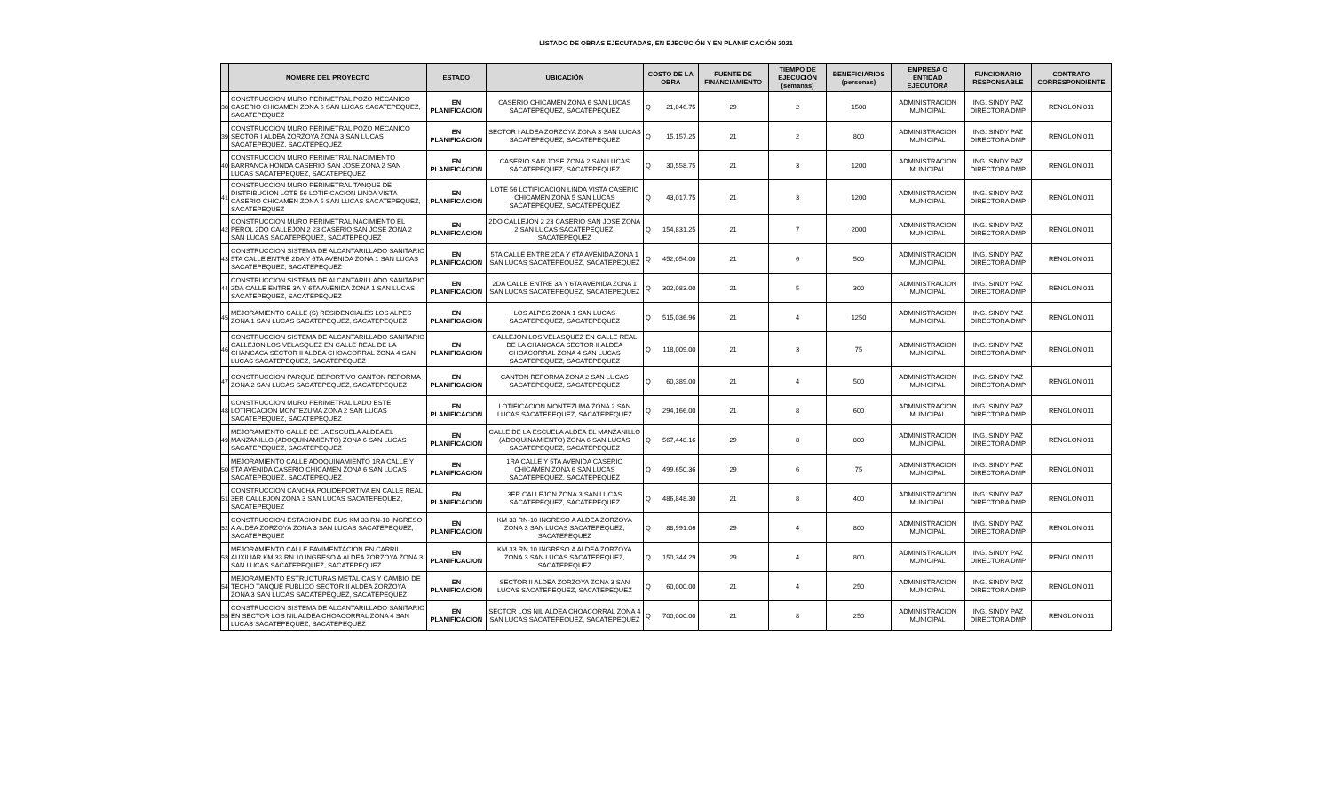LISTADO DE OBRAS EJECUTADAS, EN EJECUCIÓN Y EN PLANIFICACIÓN 2021
| | NOMBRE DEL PROYECTO | ESTADO | UBICACIÓN | COSTO DE LA OBRA | | FUENTE DE FINANCIAMIENTO | TIEMPO DE EJECUCIÓN (semanas) | BENEFICIARIOS (personas) | EMPRESA O ENTIDAD EJECUTORA | FUNCIONARIO RESPONSABLE | CONTRATO CORRESPONDIENTE |
| --- | --- | --- | --- | --- | --- | --- | --- | --- | --- | --- | --- |
| 38 | CONSTRUCCION MURO PERIMETRAL POZO MECANICO CASERIO CHICAMEN ZONA 6 SAN LUCAS SACATEPEQUEZ, SACATEPEQUEZ | EN PLANIFICACION | CASERIO CHICAMEN ZONA 6 SAN LUCAS SACATEPEQUEZ, SACATEPEQUEZ | Q | 21,046.75 | 29 | 2 | 1500 | ADMINISTRACION MUNICIPAL | ING. SINDY PAZ DIRECTORA DMP | RENGLON 011 |
| 39 | CONSTRUCCION MURO PERIMETRAL POZO MECANICO SECTOR I ALDEA ZORZOYA ZONA 3 SAN LUCAS SACATEPEQUEZ, SACATEPEQUEZ | EN PLANIFICACION | SECTOR I ALDEA ZORZOYA ZONA 3 SAN LUCAS SACATEPEQUEZ, SACATEPEQUEZ | Q | 15,157.25 | 21 | 2 | 800 | ADMINISTRACION MUNICIPAL | ING. SINDY PAZ DIRECTORA DMP | RENGLON 011 |
| 40 | CONSTRUCCION MURO PERIMETRAL NACIMIENTO BARRANCA HONDA CASERIO SAN JOSE ZONA 2 SAN LUCAS SACATEPEQUEZ, SACATEPEQUEZ | EN PLANIFICACION | CASERIO SAN JOSE ZONA 2 SAN LUCAS SACATEPEQUEZ, SACATEPEQUEZ | Q | 30,558.75 | 21 | 3 | 1200 | ADMINISTRACION MUNICIPAL | ING. SINDY PAZ DIRECTORA DMP | RENGLON 011 |
| 41 | CONSTRUCCION MURO PERIMETRAL TANQUE DE DISTRIBUCION LOTE 56 LOTIFICACION LINDA VISTA CASERIO CHICAMEN ZONA 5 SAN LUCAS SACATEPEQUEZ, SACATEPEQUEZ | EN PLANIFICACION | LOTE 56 LOTIFICACION LINDA VISTA CASERIO CHICAMEN ZONA 5 SAN LUCAS SACATEPEQUEZ, SACATEPEQUEZ | Q | 43,017.75 | 21 | 3 | 1200 | ADMINISTRACION MUNICIPAL | ING. SINDY PAZ DIRECTORA DMP | RENGLON 011 |
| 42 | CONSTRUCCION MURO PERIMETRAL NACIMIENTO EL PEROL 2DO CALLEJON 2 23 CASERIO SAN JOSE ZONA 2 SAN LUCAS SACATEPEQUEZ, SACATEPEQUEZ | EN PLANIFICACION | 2DO CALLEJON 2 23 CASERIO SAN JOSE ZONA 2 SAN LUCAS SACATEPEQUEZ, SACATEPEQUEZ | Q | 154,831.25 | 21 | 7 | 2000 | ADMINISTRACION MUNICIPAL | ING. SINDY PAZ DIRECTORA DMP | RENGLON 011 |
| 43 | CONSTRUCCION SISTEMA DE ALCANTARILLADO SANITARIO 5TA CALLE ENTRE 2DA Y 6TA AVENIDA ZONA 1 SAN LUCAS SACATEPEQUEZ, SACATEPEQUEZ | EN PLANIFICACION | 5TA CALLE ENTRE 2DA Y 6TA AVENIDA ZONA 1 SAN LUCAS SACATEPEQUEZ, SACATEPEQUEZ | Q | 452,054.00 | 21 | 6 | 500 | ADMINISTRACION MUNICIPAL | ING. SINDY PAZ DIRECTORA DMP | RENGLON 011 |
| 44 | CONSTRUCCION SISTEMA DE ALCANTARILLADO SANITARIO 2DA CALLE ENTRE 3A Y 6TA AVENIDA ZONA 1 SAN LUCAS SACATEPEQUEZ, SACATEPEQUEZ | EN PLANIFICACION | 2DA CALLE ENTRE 3A Y 6TA AVENIDA ZONA 1 SAN LUCAS SACATEPEQUEZ, SACATEPEQUEZ | Q | 302,083.00 | 21 | 5 | 300 | ADMINISTRACION MUNICIPAL | ING. SINDY PAZ DIRECTORA DMP | RENGLON 011 |
| 45 | MEJORAMIENTO CALLE (S) RESIDENCIALES LOS ALPES ZONA 1 SAN LUCAS SACATEPEQUEZ, SACATEPEQUEZ | EN PLANIFICACION | LOS ALPES ZONA 1 SAN LUCAS SACATEPEQUEZ, SACATEPEQUEZ | Q | 515,036.96 | 21 | 4 | 1250 | ADMINISTRACION MUNICIPAL | ING. SINDY PAZ DIRECTORA DMP | RENGLON 011 |
| 46 | CONSTRUCCION SISTEMA DE ALCANTARILLADO SANITARIO CALLEJON LOS VELASQUEZ EN CALLE REAL DE LA CHANCACA SECTOR II ALDEA CHOACORRAL ZONA 4 SAN LUCAS SACATEPEQUEZ, SACATEPEQUEZ | EN PLANIFICACION | CALLEJON LOS VELASQUEZ EN CALLE REAL DE LA CHANCACA SECTOR II ALDEA CHOACORRAL ZONA 4 SAN LUCAS SACATEPEQUEZ, SACATEPEQUEZ | Q | 118,009.00 | 21 | 3 | 75 | ADMINISTRACION MUNICIPAL | ING. SINDY PAZ DIRECTORA DMP | RENGLON 011 |
| 47 | CONSTRUCCION PARQUE DEPORTIVO CANTON REFORMA ZONA 2 SAN LUCAS SACATEPEQUEZ, SACATEPEQUEZ | EN PLANIFICACION | CANTON REFORMA ZONA 2 SAN LUCAS SACATEPEQUEZ, SACATEPEQUEZ | Q | 60,389.00 | 21 | 4 | 500 | ADMINISTRACION MUNICIPAL | ING. SINDY PAZ DIRECTORA DMP | RENGLON 011 |
| 48 | CONSTRUCCION MURO PERIMETRAL LADO ESTE LOTIFICACION MONTEZUMA ZONA 2 SAN LUCAS SACATEPEQUEZ, SACATEPEQUEZ | EN PLANIFICACION | LOTIFICACION MONTEZUMA ZONA 2 SAN LUCAS SACATEPEQUEZ, SACATEPEQUEZ | Q | 294,166.00 | 21 | 8 | 600 | ADMINISTRACION MUNICIPAL | ING. SINDY PAZ DIRECTORA DMP | RENGLON 011 |
| 49 | MEJORAMIENTO CALLE DE LA ESCUELA ALDEA EL MANZANILLO (ADOQUINAMIENTO) ZONA 6 SAN LUCAS SACATEPEQUEZ, SACATEPEQUEZ | EN PLANIFICACION | CALLE DE LA ESCUELA ALDEA EL MANZANILLO (ADOQUINAMIENTO) ZONA 6 SAN LUCAS SACATEPEQUEZ, SACATEPEQUEZ | Q | 567,448.16 | 29 | 8 | 800 | ADMINISTRACION MUNICIPAL | ING. SINDY PAZ DIRECTORA DMP | RENGLON 011 |
| 50 | MEJORAMIENTO CALLE ADOQUINAMIENTO 1RA CALLE Y 5TA AVENIDA CASERIO CHICAMEN ZONA 6 SAN LUCAS SACATEPEQUEZ, SACATEPEQUEZ | EN PLANIFICACION | 1RA CALLE Y 5TA AVENIDA CASERIO CHICAMEN ZONA 6 SAN LUCAS SACATEPEQUEZ, SACATEPEQUEZ | Q | 499,650.36 | 29 | 6 | 75 | ADMINISTRACION MUNICIPAL | ING. SINDY PAZ DIRECTORA DMP | RENGLON 011 |
| 51 | CONSTRUCCION CANCHA POLIDEPORTIVA EN CALLE REAL 3ER CALLEJON ZONA 3 SAN LUCAS SACATEPEQUEZ, SACATEPEQUEZ | EN PLANIFICACION | 3ER CALLEJON ZONA 3 SAN LUCAS SACATEPEQUEZ, SACATEPEQUEZ | Q | 486,848.30 | 21 | 8 | 400 | ADMINISTRACION MUNICIPAL | ING. SINDY PAZ DIRECTORA DMP | RENGLON 011 |
| 52 | CONSTRUCCION ESTACION DE BUS KM 33 RN-10 INGRESO A ALDEA ZORZOYA ZONA 3 SAN LUCAS SACATEPEQUEZ, SACATEPEQUEZ | EN PLANIFICACION | KM 33 RN-10 INGRESO A ALDEA ZORZOYA ZONA 3 SAN LUCAS SACATEPEQUEZ, SACATEPEQUEZ | Q | 88,991.06 | 29 | 4 | 800 | ADMINISTRACION MUNICIPAL | ING. SINDY PAZ DIRECTORA DMP | RENGLON 011 |
| 53 | MEJORAMIENTO CALLE PAVIMENTACION EN CARRIL AUXILIAR KM 33 RN 10 INGRESO A ALDEA ZORZOYA ZONA 3 SAN LUCAS SACATEPEQUEZ, SACATEPEQUEZ | EN PLANIFICACION | KM 33 RN 10 INGRESO A ALDEA ZORZOYA ZONA 3 SAN LUCAS SACATEPEQUEZ, SACATEPEQUEZ | Q | 150,344.29 | 29 | 4 | 800 | ADMINISTRACION MUNICIPAL | ING. SINDY PAZ DIRECTORA DMP | RENGLON 011 |
| 54 | MEJORAMIENTO ESTRUCTURAS METALICAS Y CAMBIO DE TECHO TANQUE PUBLICO SECTOR II ALDEA ZORZOYA ZONA 3 SAN LUCAS SACATEPEQUEZ, SACATEPEQUEZ | EN PLANIFICACION | SECTOR II ALDEA ZORZOYA ZONA 3 SAN LUCAS SACATEPEQUEZ, SACATEPEQUEZ | Q | 60,000.00 | 21 | 4 | 250 | ADMINISTRACION MUNICIPAL | ING. SINDY PAZ DIRECTORA DMP | RENGLON 011 |
| 55 | CONSTRUCCION SISTEMA DE ALCANTARILLADO SANITARIO EN SECTOR LOS NIL ALDEA CHOACORRAL ZONA 4 SAN LUCAS SACATEPEQUEZ, SACATEPEQUEZ | EN PLANIFICACION | SECTOR LOS NIL ALDEA CHOACORRAL ZONA 4 SAN LUCAS SACATEPEQUEZ, SACATEPEQUEZ | Q | 700,000.00 | 21 | 8 | 250 | ADMINISTRACION MUNICIPAL | ING. SINDY PAZ DIRECTORA DMP | RENGLON 011 |